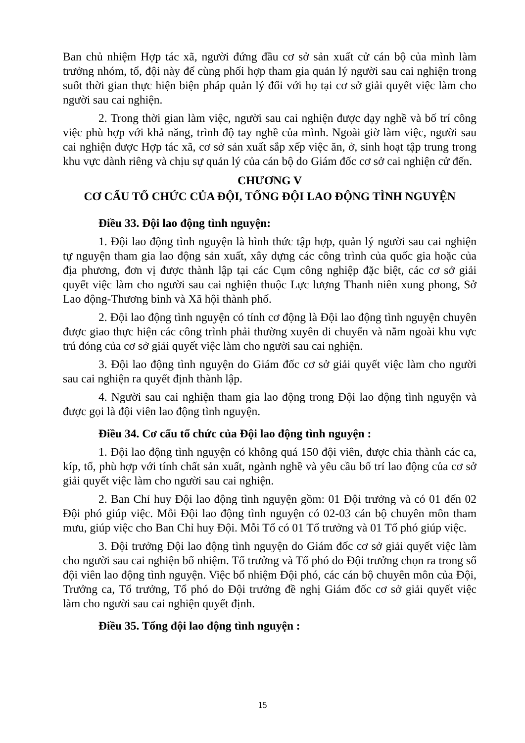Ban chủ nhiệm Hợp tác xã, người đứng đầu cơ sở sản xuất cử cán bộ của mình làm trưởng nhóm, tổ, đội này để cùng phối hợp tham gia quản lý người sau cai nghiện trong suốt thời gian thực hiện biện pháp quản lý đối với họ tại cơ sở giải quyết việc làm cho người sau cai nghiện.
2. Trong thời gian làm việc, người sau cai nghiện được dạy nghề và bố trí công việc phù hợp với khả năng, trình độ tay nghề của mình. Ngoài giờ làm việc, người sau cai nghiện được Hợp tác xã, cơ sở sản xuất sắp xếp việc ăn, ở, sinh hoạt tập trung trong khu vực dành riêng và chịu sự quản lý của cán bộ do Giám đốc cơ sở cai nghiện cử đến.
CHƯƠNG V
CƠ CẤU TỔ CHỨC CỦA ĐỘI, TỔNG ĐỘI LAO ĐỘNG TÌNH NGUYỆN
Điều 33. Đội lao động tình nguyện:
1. Đội lao động tình nguyện là hình thức tập hợp, quản lý người sau cai nghiện tự nguyện tham gia lao động sản xuất, xây dựng các công trình của quốc gia hoặc của địa phương, đơn vị được thành lập tại các Cụm công nghiệp đặc biệt, các cơ sở giải quyết việc làm cho người sau cai nghiện thuộc Lực lượng Thanh niên xung phong, Sở Lao động-Thương binh và Xã hội thành phố.
2. Đội lao động tình nguyện có tính cơ động là Đội lao động tình nguyện chuyên được giao thực hiện các công trình phải thường xuyên di chuyển và nằm ngoài khu vực trú đóng của cơ sở giải quyết việc làm cho người sau cai nghiện.
3. Đội lao động tình nguyện do Giám đốc cơ sở giải quyết việc làm cho người sau cai nghiện ra quyết định thành lập.
4. Người sau cai nghiện tham gia lao động trong Đội lao động tình nguyện và được gọi là đội viên lao động tình nguyện.
Điều 34. Cơ cấu tổ chức của Đội lao động tình nguyện :
1. Đội lao động tình nguyện có không quá 150 đội viên, được chia thành các ca, kíp, tổ, phù hợp với tính chất sản xuất, ngành nghề và yêu cầu bố trí lao động của cơ sở giải quyết việc làm cho người sau cai nghiện.
2. Ban Chỉ huy Đội lao động tình nguyện gồm: 01 Đội trưởng và có 01 đến 02 Đội phó giúp việc. Mỗi Đội lao động tình nguyện có 02-03 cán bộ chuyên môn tham mưu, giúp việc cho Ban Chỉ huy Đội. Mỗi Tổ có 01 Tổ trưởng và 01 Tổ phó giúp việc.
3. Đội trưởng Đội lao động tình nguyện do Giám đốc cơ sở giải quyết việc làm cho người sau cai nghiện bổ nhiệm. Tổ trưởng và Tổ phó do Đội trưởng chọn ra trong số đội viên lao động tình nguyện. Việc bổ nhiệm Đội phó, các cán bộ chuyên môn của Đội, Trưởng ca, Tổ trưởng, Tổ phó do Đội trưởng đề nghị Giám đốc cơ sở giải quyết việc làm cho người sau cai nghiện quyết định.
Điều 35. Tổng đội lao động tình nguyện :
15